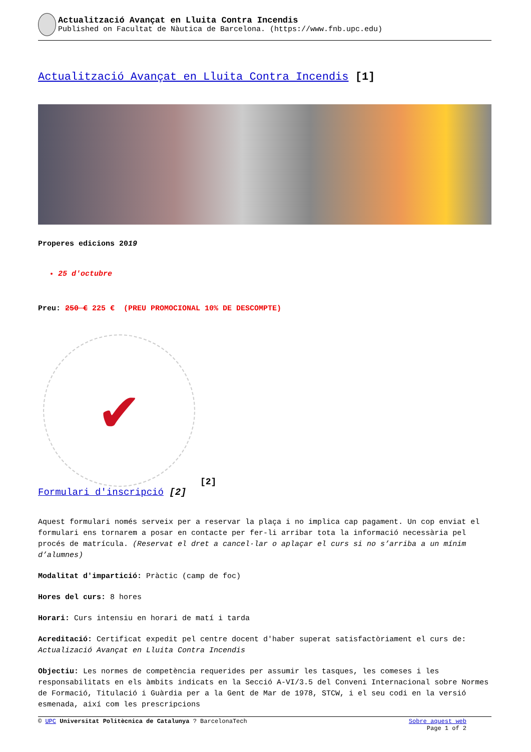Actualització Avançat en Lluita Contra Incendis
Published on Facultat de Nàutica de Barcelona. (https://www.fnb.upc.edu)
Actualització Avançat en Lluita Contra Incendis [1]
Properes edicions 2019
25 d'octubre
Preu: 250 € 225 € (PREU PROMOCIONAL 10% DE DESCOMPTE)
✔
[2]
Formulari d'inscripció [2]
Aquest formulari només serveix per a reservar la plaça i no implica cap pagament. Un cop enviat el formulari ens tornarem a posar en contacte per fer-li arribar tota la informació necessària pel procés de matrícula. (Reservat el dret a cancel·lar o aplaçar el curs si no s’arriba a un mínim d’alumnes)
Modalitat d'impartició: Pràctic (camp de foc)
Hores del curs: 8 hores
Horari: Curs intensiu en horari de matí i tarda
Acreditació: Certificat expedit pel centre docent d'haber superat satisfactòriament el curs de: Actualizació Avançat en Lluita Contra Incendis
Objectiu: Les normes de competència requerides per assumir les tasques, les comeses i les responsabilitats en els àmbits indicats en la Secció A-VI/3.5 del Conveni Internacional sobre Normes de Formació, Titulació i Guàrdia per a la Gent de Mar de 1978, STCW, i el seu codi en la versió esmenada, així com les prescripcions
© UPC Universitat Politècnica de Catalunya ? BarcelonaTech Sobre aquest web
Page 1 of 2